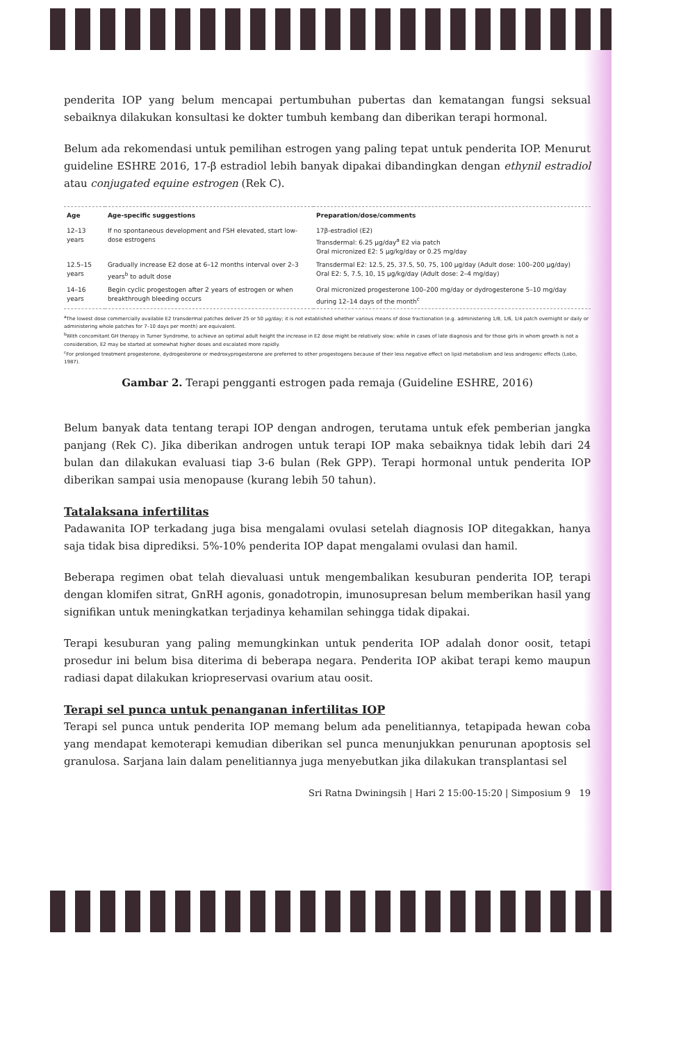penderita IOP yang belum mencapai pertumbuhan pubertas dan kematangan fungsi seksual sebaiknya dilakukan konsultasi ke dokter tumbuh kembang dan diberikan terapi hormonal.
Belum ada rekomendasi untuk pemilihan estrogen yang paling tepat untuk penderita IOP. Menurut guideline ESHRE 2016, 17-β estradiol lebih banyak dipakai dibandingkan dengan ethynil estradiol atau conjugated equine estrogen (Rek C).
| Age | Age-specific suggestions | Preparation/dose/comments |
| --- | --- | --- |
| 12–13 years | If no spontaneous development and FSH elevated, start low-dose estrogens | 17β-estradiol (E2) Transdermal: 6.25 µg/day<sup>a</sup> E2 via patch Oral micronized E2: 5 µg/kg/day or 0.25 mg/day |
| 12.5–15 years | Gradually increase E2 dose at 6–12 months interval over 2–3 years<sup>b</sup> to adult dose | Transdermal E2: 12.5, 25, 37.5, 50, 75, 100 µg/day (Adult dose: 100–200 µg/day) Oral E2: 5, 7.5, 10, 15 µg/kg/day (Adult dose: 2–4 mg/day) |
| 14–16 years | Begin cyclic progestogen after 2 years of estrogen or when breakthrough bleeding occurs | Oral micronized progesterone 100–200 mg/day or dydrogesterone 5–10 mg/day during 12–14 days of the month<sup>c</sup> |
<sup>a</sup> The lowest dose commercially available E2 transdermal patches deliver 25 or 50 µg/day; it is not established whether various means of dose fractionation (e.g. administering 1/8, 1/6, 1/4 patch overnight or daily or administering whole patches for 7–10 days per month) are equivalent.
<sup>b</sup> With concomitant GH therapy in Turner Syndrome, to achieve an optimal adult height the increase in E2 dose might be relatively slow; while in cases of late diagnosis and for those girls in whom growth is not a consideration, E2 may be started at somewhat higher doses and escalated more rapidly.
<sup>c</sup> For prolonged treatment progesterone, dydrogesterone or medroxyprogesterone are preferred to other progestogens because of their less negative effect on lipid metabolism and less androgenic effects (Lobo, 1987).
Gambar 2. Terapi pengganti estrogen pada remaja (Guideline ESHRE, 2016)
Belum banyak data tentang terapi IOP dengan androgen, terutama untuk efek pemberian jangka panjang (Rek C). Jika diberikan androgen untuk terapi IOP maka sebaiknya tidak lebih dari 24 bulan dan dilakukan evaluasi tiap 3-6 bulan (Rek GPP). Terapi hormonal untuk penderita IOP diberikan sampai usia menopause (kurang lebih 50 tahun).
Tatalaksana infertilitas
Padawanita IOP terkadang juga bisa mengalami ovulasi setelah diagnosis IOP ditegakkan, hanya saja tidak bisa diprediksi. 5%-10% penderita IOP dapat mengalami ovulasi dan hamil.
Beberapa regimen obat telah dievaluasi untuk mengembalikan kesuburan penderita IOP, terapi dengan klomifen sitrat, GnRH agonis, gonadotropin, imunosupresan belum memberikan hasil yang signifikan untuk meningkatkan terjadinya kehamilan sehingga tidak dipakai.
Terapi kesuburan yang paling memungkinkan untuk penderita IOP adalah donor oosit, tetapi prosedur ini belum bisa diterima di beberapa negara. Penderita IOP akibat terapi kemo maupun radiasi dapat dilakukan kriopreservasi ovarium atau oosit.
Terapi sel punca untuk penanganan infertilitas IOP
Terapi sel punca untuk penderita IOP memang belum ada penelitiannya, tetapipada hewan coba yang mendapat kemoterapi kemudian diberikan sel punca menunjukkan penurunan apoptosis sel granulosa. Sarjana lain dalam penelitiannya juga menyebutkan jika dilakukan transplantasi sel
Sri Ratna Dwiningsih | Hari 2 15:00-15:20 | Simposium 9 19